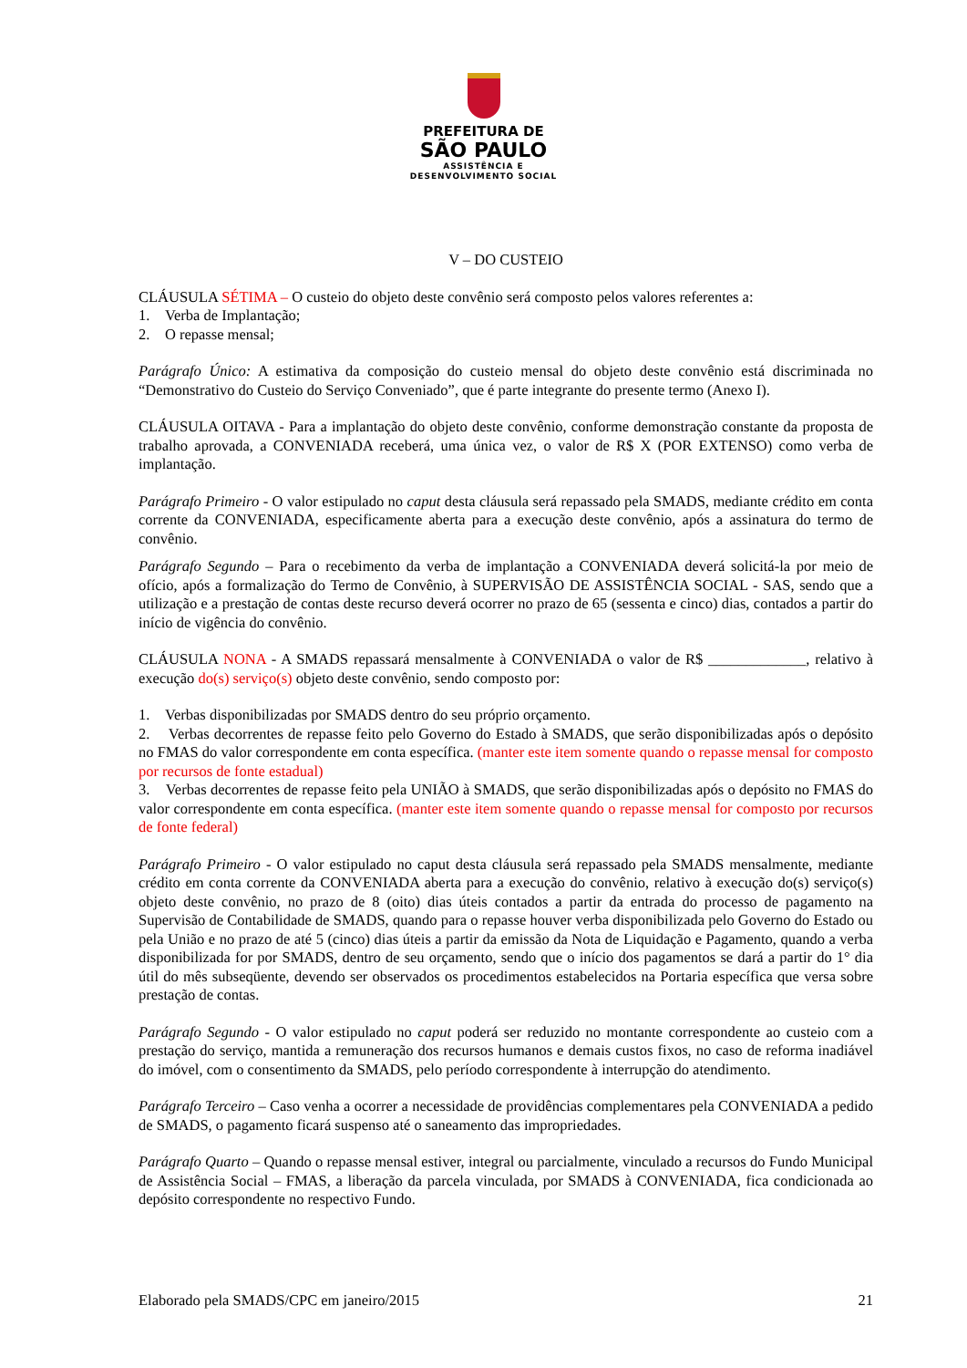PREFEITURA DE
SÃO PAULO
ASSISTÊNCIA E
DESENVOLVIMENTO SOCIAL
V – DO CUSTEIO
CLÁUSULA SÉTIMA – O custeio do objeto deste convênio será composto pelos valores referentes a:
1. Verba de Implantação;
2. O repasse mensal;
Parágrafo Único: A estimativa da composição do custeio mensal do objeto deste convênio está discriminada no “Demonstrativo do Custeio do Serviço Conveniado”, que é parte integrante do presente termo (Anexo I).
CLÁUSULA OITAVA - Para a implantação do objeto deste convênio, conforme demonstração constante da proposta de trabalho aprovada, a CONVENIADA receberá, uma única vez, o valor de R$ X (POR EXTENSO) como verba de implantação.
Parágrafo Primeiro - O valor estipulado no caput desta cláusula será repassado pela SMADS, mediante crédito em conta corrente da CONVENIADA, especificamente aberta para a execução deste convênio, após a assinatura do termo de convênio.
Parágrafo Segundo – Para o recebimento da verba de implantação a CONVENIADA deverá solicitá-la por meio de ofício, após a formalização do Termo de Convênio, à SUPERVISÃO DE ASSISTÊNCIA SOCIAL - SAS, sendo que a utilização e a prestação de contas deste recurso deverá ocorrer no prazo de 65 (sessenta e cinco) dias, contados a partir do início de vigência do convênio.
CLÁUSULA NONA - A SMADS repassará mensalmente à CONVENIADA o valor de R$ _____________, relativo à execução do(s) serviço(s) objeto deste convênio, sendo composto por:
1. Verbas disponibilizadas por SMADS dentro do seu próprio orçamento.
2. Verbas decorrentes de repasse feito pelo Governo do Estado à SMADS, que serão disponibilizadas após o depósito no FMAS do valor correspondente em conta específica. (manter este item somente quando o repasse mensal for composto por recursos de fonte estadual)
3. Verbas decorrentes de repasse feito pela UNIÃO à SMADS, que serão disponibilizadas após o depósito no FMAS do valor correspondente em conta específica. (manter este item somente quando o repasse mensal for composto por recursos de fonte federal)
Parágrafo Primeiro - O valor estipulado no caput desta cláusula será repassado pela SMADS mensalmente, mediante crédito em conta corrente da CONVENIADA aberta para a execução do convênio, relativo à execução do(s) serviço(s) objeto deste convênio, no prazo de 8 (oito) dias úteis contados a partir da entrada do processo de pagamento na Supervisão de Contabilidade de SMADS, quando para o repasse houver verba disponibilizada pelo Governo do Estado ou pela União e no prazo de até 5 (cinco) dias úteis a partir da emissão da Nota de Liquidação e Pagamento, quando a verba disponibilizada for por SMADS, dentro de seu orçamento, sendo que o início dos pagamentos se dará a partir do 1° dia útil do mês subseqüente, devendo ser observados os procedimentos estabelecidos na Portaria específica que versa sobre prestação de contas.
Parágrafo Segundo - O valor estipulado no caput poderá ser reduzido no montante correspondente ao custeio com a prestação do serviço, mantida a remuneração dos recursos humanos e demais custos fixos, no caso de reforma inadiável do imóvel, com o consentimento da SMADS, pelo período correspondente à interrupção do atendimento.
Parágrafo Terceiro – Caso venha a ocorrer a necessidade de providências complementares pela CONVENIADA a pedido de SMADS, o pagamento ficará suspenso até o saneamento das impropriedades.
Parágrafo Quarto – Quando o repasse mensal estiver, integral ou parcialmente, vinculado a recursos do Fundo Municipal de Assistência Social – FMAS, a liberação da parcela vinculada, por SMADS à CONVENIADA, fica condicionada ao depósito correspondente no respectivo Fundo.
Elaborado pela SMADS/CPC em janeiro/2015 21